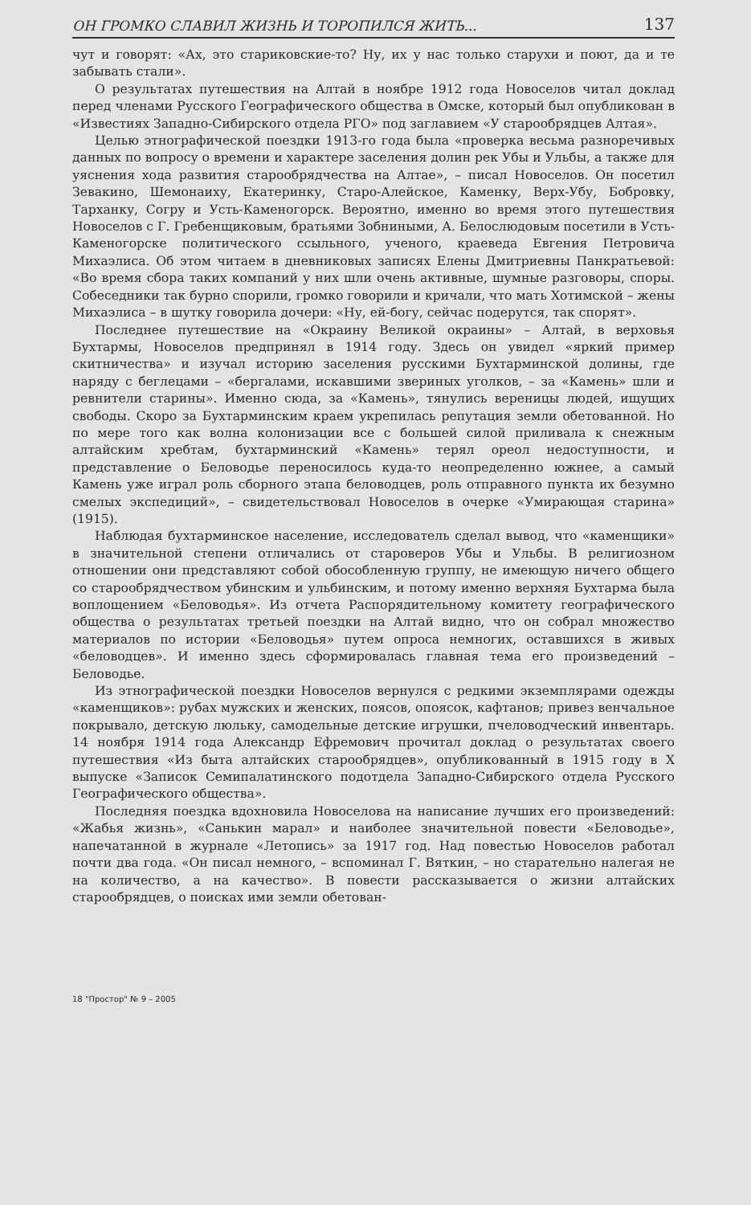ОН ГРОМКО СЛАВИЛ ЖИЗНЬ И ТОРОПИЛСЯ ЖИТЬ... 137
чут и говорят: «Ах, это стариковские-то? Ну, их у нас только старухи и поют, да и те забывать стали».
О результатах путешествия на Алтай в ноябре 1912 года Новоселов читал доклад перед членами Русского Географического общества в Омске, который был опубликован в «Известиях Западно-Сибирского отдела РГО» под заглавием «У старообрядцев Алтая».
Целью этнографической поездки 1913-го года была «проверка весьма разноречивых данных по вопросу о времени и характере заселения долин рек Убы и Ульбы, а также для уяснения хода развития старообрядчества на Алтае», – писал Новоселов. Он посетил Зевакино, Шемонаиху, Екатеринку, Старо-Алейское, Каменку, Верх-Убу, Бобровку, Тарханку, Согру и Усть-Каменогорск. Вероятно, именно во время этого путешествия Новоселов с Г. Гребенщиковым, братьями Зобниными, А. Белослюдовым посетили в Усть-Каменогорске политического ссыльного, ученого, краеведа Евгения Петровича Михаэлиса. Об этом читаем в дневниковых записях Елены Дмитриевны Панкратьевой: «Во время сбора таких компаний у них шли очень активные, шумные разговоры, споры. Собеседники так бурно спорили, громко говорили и кричали, что мать Хотимской – жены Михаэлиса – в шутку говорила дочери: «Ну, ей-богу, сейчас подерутся, так спорят».
Последнее путешествие на «Окраину Великой окраины» – Алтай, в верховья Бухтармы, Новоселов предпринял в 1914 году. Здесь он увидел «яркий пример скитничества» и изучал историю заселения русскими Бухтарминской долины, где наряду с беглецами – «бергалами, искавшими звериных уголков, – за «Камень» шли и ревнители старины». Именно сюда, за «Камень», тянулись вереницы людей, ищущих свободы. Скоро за Бухтарминским краем укрепилась репутация земли обетованной. Но по мере того как волна колонизации все с большей силой приливала к снежным алтайским хребтам, бухтарминский «Камень» терял ореол недоступности, и представление о Беловодье переносилось куда-то неопределенно южнее, а самый Камень уже играл роль сборного этапа беловодцев, роль отправного пункта их безумно смелых экспедиций», – свидетельствовал Новоселов в очерке «Умирающая старина» (1915).
Наблюдая бухтарминское население, исследователь сделал вывод, что «каменщики» в значительной степени отличались от староверов Убы и Ульбы. В религиозном отношении они представляют собой обособленную группу, не имеющую ничего общего со старообрядчеством убинским и ульбинским, и потому именно верхняя Бухтарма была воплощением «Беловодья». Из отчета Распорядительному комитету географического общества о результатах третьей поездки на Алтай видно, что он собрал множество материалов по истории «Беловодья» путем опроса немногих, оставшихся в живых «беловодцев». И именно здесь сформировалась главная тема его произведений – Беловодье.
Из этнографической поездки Новоселов вернулся с редкими экземплярами одежды «каменщиков»: рубах мужских и женских, поясов, опоясок, кафтанов; привез венчальное покрывало, детскую люльку, самодельные детские игрушки, пчеловодческий инвентарь. 14 ноября 1914 года Александр Ефремович прочитал доклад о результатах своего путешествия «Из быта алтайских старообрядцев», опубликованный в 1915 году в X выпуске «Записок Семипалатинского подотдела Западно-Сибирского отдела Русского Географического общества».
Последняя поездка вдохновила Новоселова на написание лучших его произведений: «Жабья жизнь», «Санькин марал» и наиболее значительной повести «Беловодье», напечатанной в журнале «Летопись» за 1917 год. Над повестью Новоселов работал почти два года. «Он писал немного, – вспоминал Г. Вяткин, – но старательно налегая не на количество, а на качество». В повести рассказывается о жизни алтайских старообрядцев, о поисках ими земли обетован-
18 "Простор" № 9 – 2005